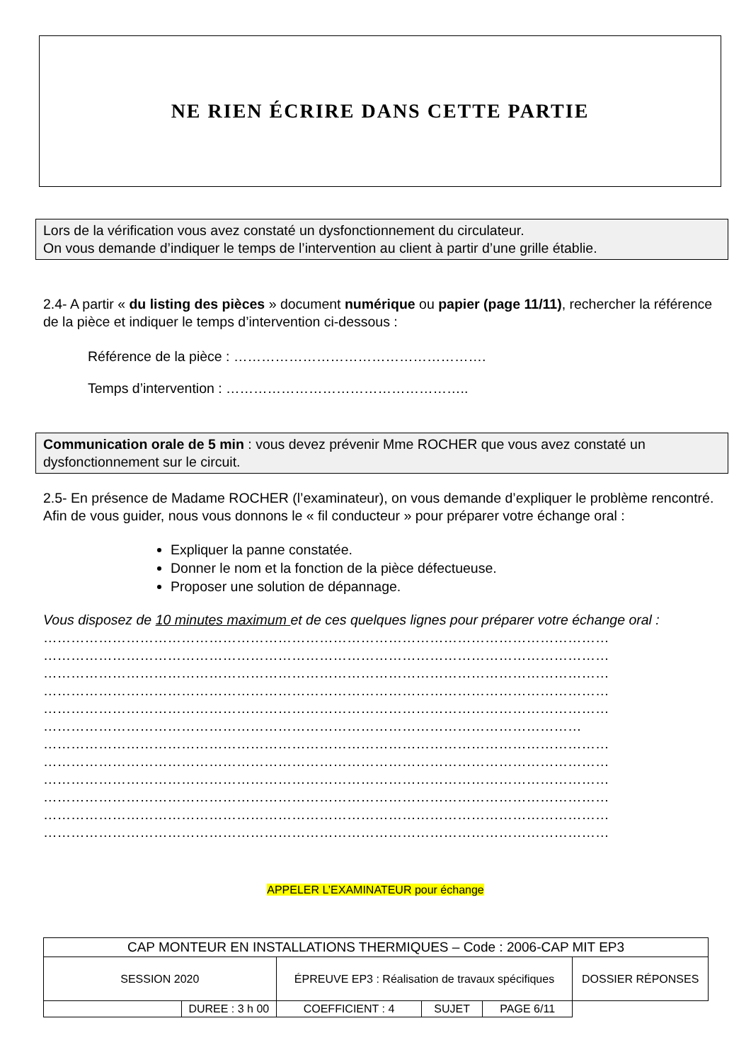NE RIEN ÉCRIRE DANS CETTE PARTIE
Lors de la vérification vous avez constaté un dysfonctionnement du circulateur.
On vous demande d’indiquer le temps de l’intervention au client à partir d’une grille établie.
2.4- A partir « du listing des pièces » document numérique ou papier (page 11/11), rechercher la référence de la pièce et indiquer le temps d’intervention ci-dessous :
Référence de la pièce : ……………………………………………….
Temps d’intervention : ……………………………………………..
Communication orale de 5 min : vous devez prévenir Mme ROCHER que vous avez constaté un dysfonctionnement sur le circuit.
2.5- En présence de Madame ROCHER (l’examinateur), on vous demande d’expliquer le problème rencontré.
Afin de vous guider, nous vous donnons le « fil conducteur » pour préparer votre échange oral :
Expliquer la panne constatée.
Donner le nom et la fonction de la pièce défectueuse.
Proposer une solution de dépannage.
Vous disposez de 10 minutes maximum et de ces quelques lignes pour préparer votre échange oral :
……………………………………………………………………………………………………………
……………………………………………………………………………………………………………
……………………………………………………………………………………………………………
……………………………………………………………………………………………………………
……………………………………………………………………………………………………………
………………………………………………………………………………………………………
……………………………………………………………………………………………………………
……………………………………………………………………………………………………………
……………………………………………………………………………………………………………
……………………………………………………………………………………………………………
……………………………………………………………………………………………………………
……………………………………………………………………………………………………………
APPELER L’EXAMINATEUR pour échange
| CAP MONTEUR EN INSTALLATIONS THERMIQUES – Code : 2006-CAP MIT EP3 | | | | | |
| SESSION 2020 | | ÉPREUVE EP3 : Réalisation de travaux spécifiques | | | DOSSIER RÉPONSES |
| | | DUREE : 3 h 00 | COEFFICIENT : 4 | SUJET | PAGE 6/11 |